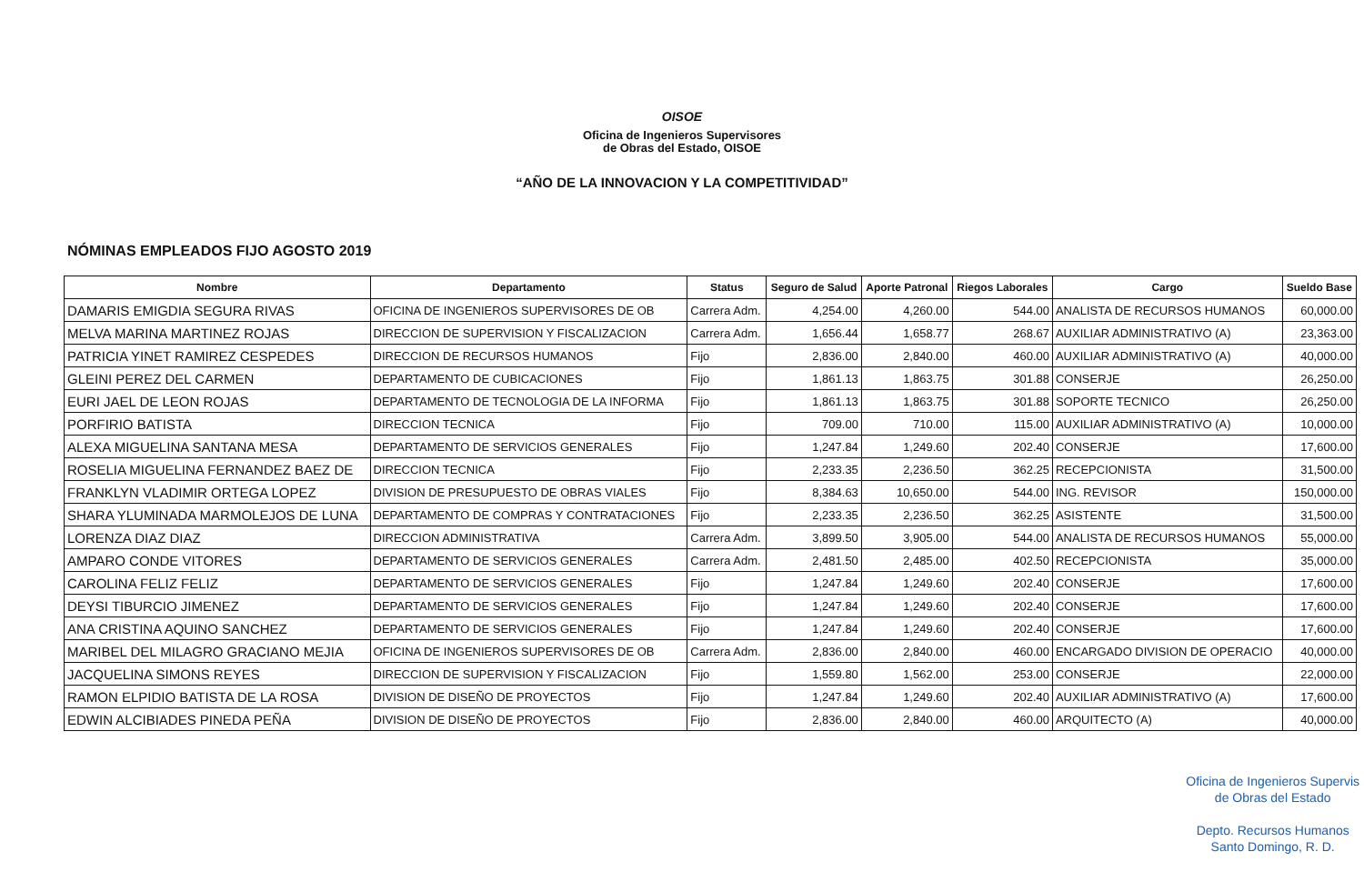OISOE
Oficina de Ingenieros Supervisores
de Obras del Estado, OISOE
“AÑO DE LA INNOVACION Y LA COMPETITIVIDAD”
NÓMINAS EMPLEADOS FIJO AGOSTO 2019
| Nombre | Departamento | Status | Seguro de Salud | Aporte Patronal | Riegos Laborales | Cargo | Sueldo Base |
| --- | --- | --- | --- | --- | --- | --- | --- |
| DAMARIS EMIGDIA SEGURA RIVAS | OFICINA DE INGENIEROS SUPERVISORES DE OB | Carrera Adm. | 4,254.00 | 4,260.00 | 544.00 | ANALISTA DE RECURSOS HUMANOS | 60,000.00 |
| MELVA MARINA MARTINEZ ROJAS | DIRECCION DE SUPERVISION Y FISCALIZACION | Carrera Adm. | 1,656.44 | 1,658.77 | 268.67 | AUXILIAR ADMINISTRATIVO (A) | 23,363.00 |
| PATRICIA YINET RAMIREZ CESPEDES | DIRECCION DE RECURSOS HUMANOS | Fijo | 2,836.00 | 2,840.00 | 460.00 | AUXILIAR ADMINISTRATIVO (A) | 40,000.00 |
| GLEINI PEREZ DEL CARMEN | DEPARTAMENTO DE CUBICACIONES | Fijo | 1,861.13 | 1,863.75 | 301.88 | CONSERJE | 26,250.00 |
| EURI JAEL DE LEON ROJAS | DEPARTAMENTO DE TECNOLOGIA DE LA INFORMA | Fijo | 1,861.13 | 1,863.75 | 301.88 | SOPORTE TECNICO | 26,250.00 |
| PORFIRIO BATISTA | DIRECCION TECNICA | Fijo | 709.00 | 710.00 | 115.00 | AUXILIAR ADMINISTRATIVO (A) | 10,000.00 |
| ALEXA MIGUELINA SANTANA MESA | DEPARTAMENTO DE SERVICIOS GENERALES | Fijo | 1,247.84 | 1,249.60 | 202.40 | CONSERJE | 17,600.00 |
| ROSELIA MIGUELINA FERNANDEZ BAEZ DE | DIRECCION TECNICA | Fijo | 2,233.35 | 2,236.50 | 362.25 | RECEPCIONISTA | 31,500.00 |
| FRANKLYN VLADIMIR ORTEGA LOPEZ | DIVISION DE PRESUPUESTO DE OBRAS VIALES | Fijo | 8,384.63 | 10,650.00 | 544.00 | ING. REVISOR | 150,000.00 |
| SHARA YLUMINADA MARMOLEJOS DE LUNA | DEPARTAMENTO DE COMPRAS Y CONTRATACIONES | Fijo | 2,233.35 | 2,236.50 | 362.25 | ASISTENTE | 31,500.00 |
| LORENZA DIAZ DIAZ | DIRECCION ADMINISTRATIVA | Carrera Adm. | 3,899.50 | 3,905.00 | 544.00 | ANALISTA DE RECURSOS HUMANOS | 55,000.00 |
| AMPARO CONDE VITORES | DEPARTAMENTO DE SERVICIOS GENERALES | Carrera Adm. | 2,481.50 | 2,485.00 | 402.50 | RECEPCIONISTA | 35,000.00 |
| CAROLINA FELIZ FELIZ | DEPARTAMENTO DE SERVICIOS GENERALES | Fijo | 1,247.84 | 1,249.60 | 202.40 | CONSERJE | 17,600.00 |
| DEYSI TIBURCIO JIMENEZ | DEPARTAMENTO DE SERVICIOS GENERALES | Fijo | 1,247.84 | 1,249.60 | 202.40 | CONSERJE | 17,600.00 |
| ANA CRISTINA AQUINO SANCHEZ | DEPARTAMENTO DE SERVICIOS GENERALES | Fijo | 1,247.84 | 1,249.60 | 202.40 | CONSERJE | 17,600.00 |
| MARIBEL DEL MILAGRO GRACIANO MEJIA | OFICINA DE INGENIEROS SUPERVISORES DE OB | Carrera Adm. | 2,836.00 | 2,840.00 | 460.00 | ENCARGADO DIVISION DE OPERACIO | 40,000.00 |
| JACQUELINA SIMONS REYES | DIRECCION DE SUPERVISION Y FISCALIZACION | Fijo | 1,559.80 | 1,562.00 | 253.00 | CONSERJE | 22,000.00 |
| RAMON ELPIDIO BATISTA DE LA ROSA | DIVISION DE DISEÑO DE PROYECTOS | Fijo | 1,247.84 | 1,249.60 | 202.40 | AUXILIAR ADMINISTRATIVO (A) | 17,600.00 |
| EDWIN ALCIBIADES PINEDA PEÑA | DIVISION DE DISEÑO DE PROYECTOS | Fijo | 2,836.00 | 2,840.00 | 460.00 | ARQUITECTO (A) | 40,000.00 |
Oficina de Ingenieros Supervis
de Obras del Estado
Depto. Recursos Humanos
Santo Domingo, R. D.